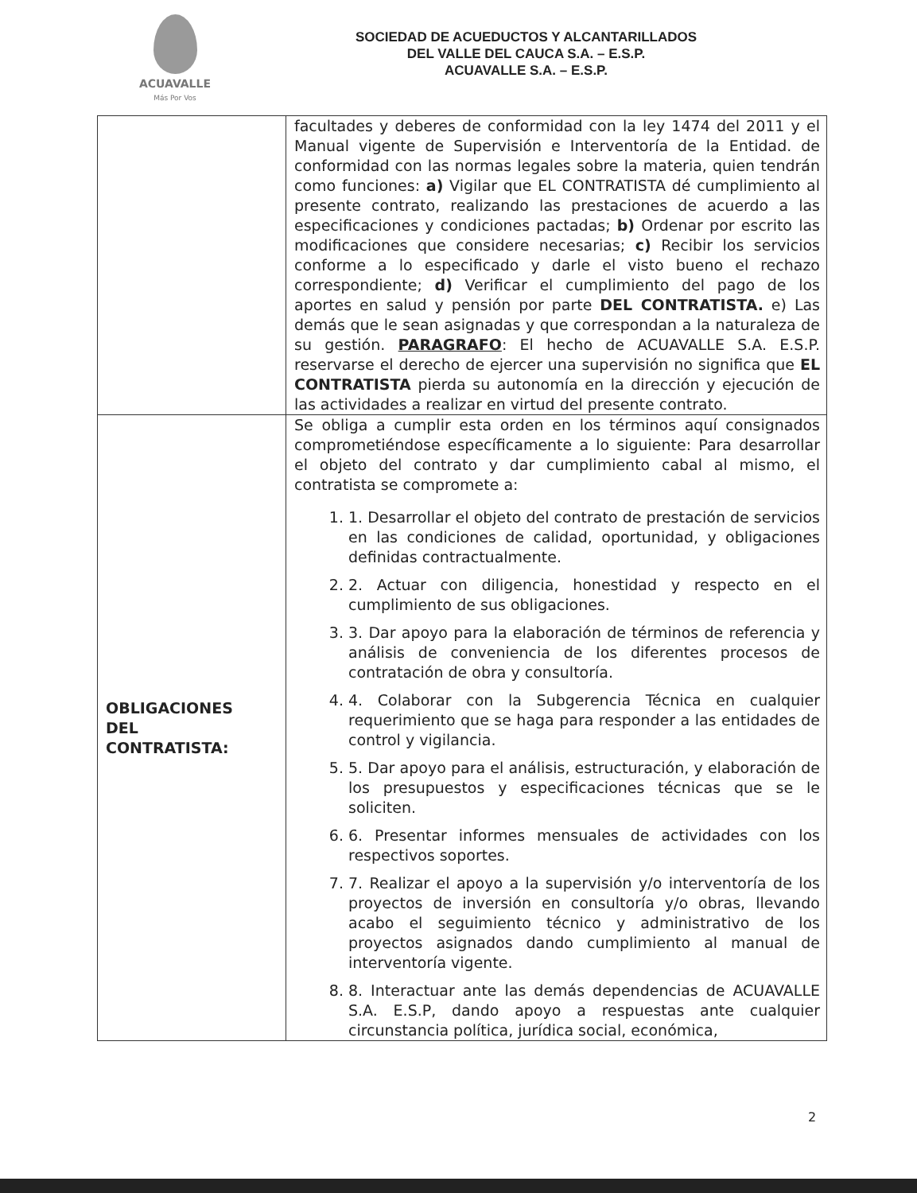ACUAVALLE
Más Por Vos
SOCIEDAD DE ACUEDUCTOS Y ALCANTARILLADOS
DEL VALLE DEL CAUCA S.A. – E.S.P.
ACUAVALLE S.A. – E.S.P.
| | facultades y deberes de conformidad con la ley 1474 del 2011 y el Manual vigente de Supervisión e Interventoría de la Entidad. de conformidad con las normas legales sobre la materia, quien tendrán como funciones: a) Vigilar que EL CONTRATISTA dé cumplimiento al presente contrato, realizando las prestaciones de acuerdo a las especificaciones y condiciones pactadas; b) Ordenar por escrito las modificaciones que considere necesarias; c) Recibir los servicios conforme a lo especificado y darle el visto bueno el rechazo correspondiente; d) Verificar el cumplimiento del pago de los aportes en salud y pensión por parte DEL CONTRATISTA. e) Las demás que le sean asignadas y que correspondan a la naturaleza de su gestión. PARAGRAFO : El hecho de ACUAVALLE S.A. E.S.P. reservarse el derecho de ejercer una supervisión no significa que EL CONTRATISTA pierda su autonomía en la dirección y ejecución de las actividades a realizar en virtud del presente contrato. |
| OBLIGACIONES DEL CONTRATISTA: | Se obliga a cumplir esta orden en los términos aquí consignados comprometiéndose específicamente a lo siguiente: Para desarrollar el objeto del contrato y dar cumplimiento cabal al mismo, el contratista se compromete a: 1. 1. Desarrollar el objeto del contrato de prestación de servicios en las condiciones de calidad, oportunidad, y obligaciones definidas contractualmente. 2. 2. Actuar con diligencia, honestidad y respecto en el cumplimiento de sus obligaciones. 3. 3. Dar apoyo para la elaboración de términos de referencia y análisis de conveniencia de los diferentes procesos de contratación de obra y consultoría. 4. 4. Colaborar con la Subgerencia Técnica en cualquier requerimiento que se haga para responder a las entidades de control y vigilancia. 5. 5. Dar apoyo para el análisis, estructuración, y elaboración de los presupuestos y especificaciones técnicas que se le soliciten. 6. 6. Presentar informes mensuales de actividades con los respectivos soportes. 7. 7. Realizar el apoyo a la supervisión y/o interventoría de los proyectos de inversión en consultoría y/o obras, llevando acabo el seguimiento técnico y administrativo de los proyectos asignados dando cumplimiento al manual de interventoría vigente. 8. 8. Interactuar ante las demás dependencias de ACUAVALLE S.A. E.S.P, dando apoyo a respuestas ante cualquier circunstancia política, jurídica social, económica, |
2